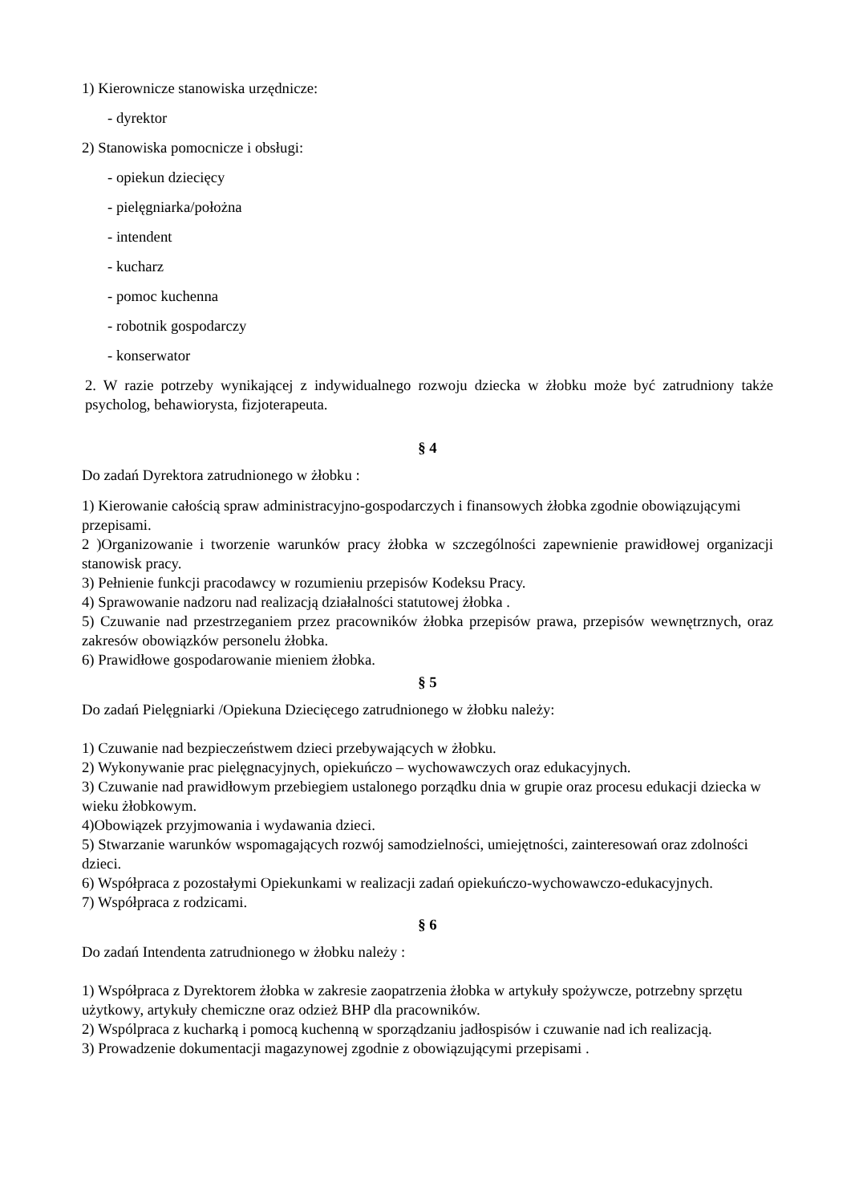1) Kierownicze stanowiska urzędnicze:
- dyrektor
2) Stanowiska pomocnicze i obsługi:
- opiekun dziecięcy
- pielęgniarka/położna
- intendent
- kucharz
- pomoc kuchenna
- robotnik gospodarczy
- konserwator
2. W razie potrzeby wynikającej z indywidualnego rozwoju dziecka w żłobku może być zatrudniony także psycholog, behawiorysta, fizjoterapeuta.
§ 4
Do zadań Dyrektora zatrudnionego w żłobku :
1) Kierowanie całością spraw administracyjno-gospodarczych i finansowych żłobka zgodnie obowiązującymi przepisami.
2 )Organizowanie i tworzenie warunków pracy żłobka w szczególności zapewnienie prawidłowej organizacji stanowisk pracy.
3) Pełnienie funkcji pracodawcy w rozumieniu przepisów Kodeksu Pracy.
4) Sprawowanie nadzoru nad realizacją działalności statutowej żłobka .
5) Czuwanie nad przestrzeganiem przez pracowników żłobka przepisów prawa, przepisów wewnętrznych, oraz zakresów obowiązków personelu żłobka.
6) Prawidłowe gospodarowanie mieniem żłobka.
§ 5
Do zadań Pielęgniarki /Opiekuna Dziecięcego zatrudnionego w żłobku należy:
1) Czuwanie nad bezpieczeństwem dzieci przebywających w żłobku.
2) Wykonywanie prac pielęgnacyjnych, opiekuńczo – wychowawczych oraz edukacyjnych.
3) Czuwanie nad prawidłowym przebiegiem ustalonego porządku dnia w grupie oraz procesu edukacji dziecka w wieku żłobkowym.
4)Obowiązek przyjmowania i wydawania dzieci.
5) Stwarzanie warunków wspomagających rozwój samodzielności, umiejętności, zainteresowań oraz zdolności dzieci.
6) Współpraca z pozostałymi Opiekunkami w realizacji zadań opiekuńczo-wychowawczo-edukacyjnych.
7) Współpraca z rodzicami.
§ 6
Do zadań Intendenta zatrudnionego w żłobku należy :
1) Współpraca z Dyrektorem żłobka w zakresie zaopatrzenia żłobka w artykuły spożywcze, potrzebny sprzętu użytkowy, artykuły chemiczne oraz odzież BHP dla pracowników.
2) Wspólpraca z kucharką i pomocą kuchenną w sporządzaniu jadłospisów i czuwanie nad ich realizacją.
3) Prowadzenie dokumentacji magazynowej zgodnie z obowiązującymi przepisami .